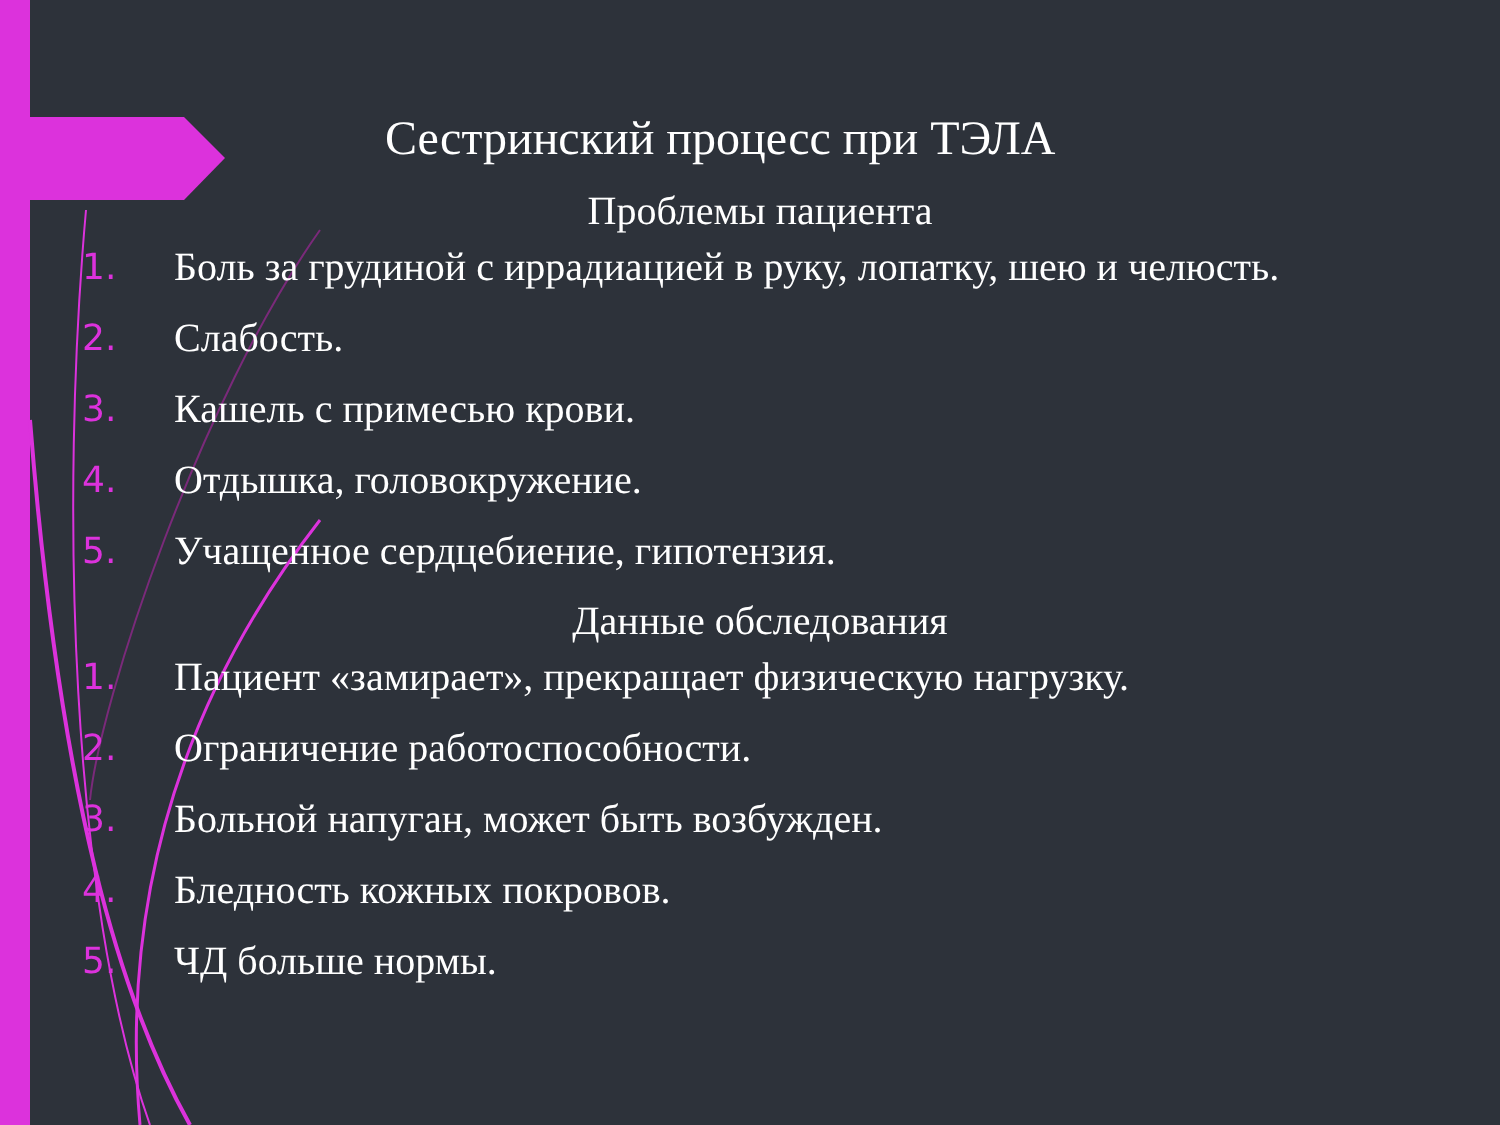Сестринский процесс при ТЭЛА
Проблемы пациента
1. Боль за грудиной с иррадиацией в руку, лопатку, шею и челюсть.
2. Слабость.
3. Кашель с примесью крови.
4. Отдышка, головокружение.
5. Учащенное сердцебиение, гипотензия.
Данные обследования
1. Пациент «замирает», прекращает физическую нагрузку.
2. Ограничение работоспособности.
3. Больной напуган, может быть возбужден.
4. Бледность кожных покровов.
5. ЧД больше нормы.